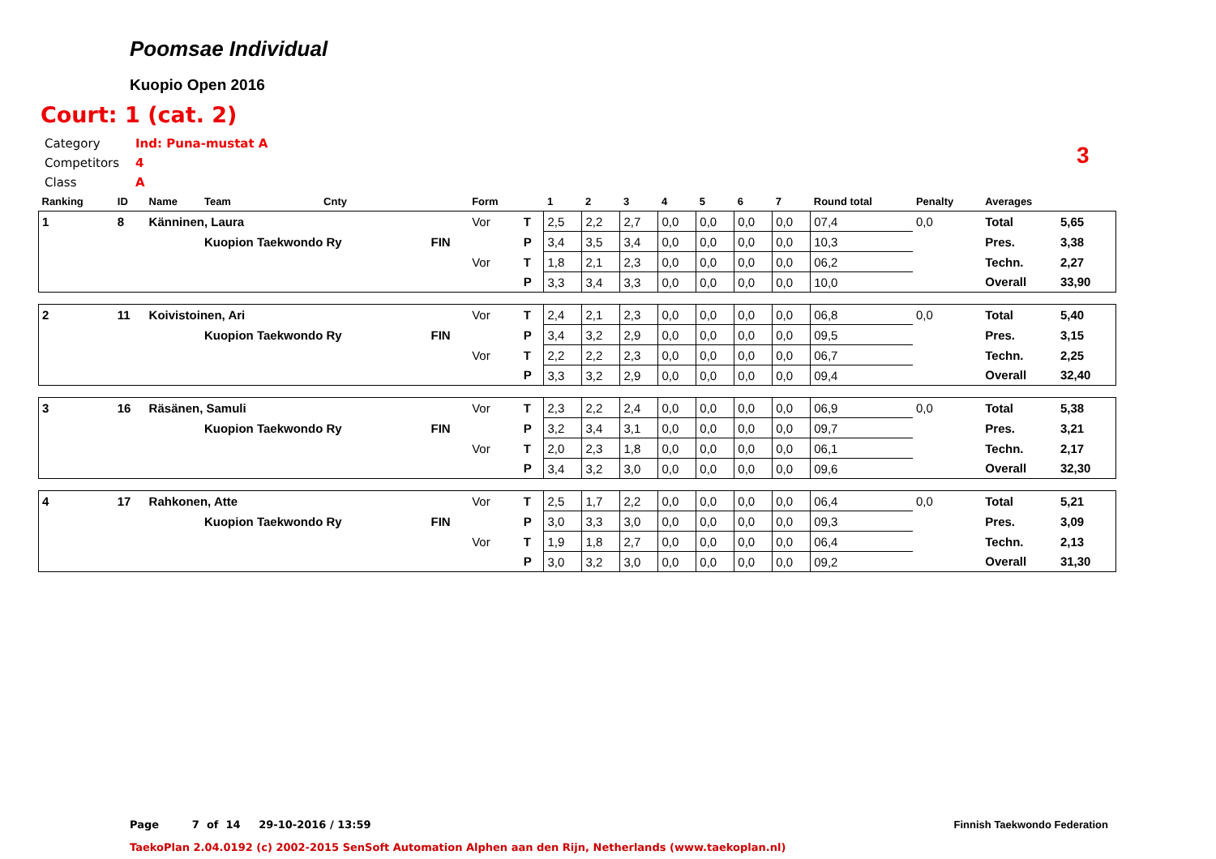Poomsae Individual
Kuopio Open 2016
Court: 1 (cat. 2)
Category Ind: Puna-mustat A
Competitors 4
Class A
3
| Ranking | ID | Name | Team | Cnty | | Form | | 1 | 2 | 3 | 4 | 5 | 6 | 7 | Round total | Penalty | Averages | |
| --- | --- | --- | --- | --- | --- | --- | --- | --- | --- | --- | --- | --- | --- | --- | --- | --- | --- | --- |
| 1 | 8 | Känninen, Laura | | | | Vor | T | 2,5 | 2,2 | 2,7 | 0,0 | 0,0 | 0,0 | 0,0 | 07,4 | 0,0 | Total | 5,65 |
| | | | Kuopion Taekwondo Ry | | FIN | | P | 3,4 | 3,5 | 3,4 | 0,0 | 0,0 | 0,0 | 0,0 | 10,3 | | Pres. | 3,38 |
| | | | | | | Vor | T | 1,8 | 2,1 | 2,3 | 0,0 | 0,0 | 0,0 | 0,0 | 06,2 | | Techn. | 2,27 |
| | | | | | | | P | 3,3 | 3,4 | 3,3 | 0,0 | 0,0 | 0,0 | 0,0 | 10,0 | | Overall | 33,90 |
| 2 | 11 | Koivistoinen, Ari | | | | Vor | T | 2,4 | 2,1 | 2,3 | 0,0 | 0,0 | 0,0 | 0,0 | 06,8 | 0,0 | Total | 5,40 |
| | | | Kuopion Taekwondo Ry | | FIN | | P | 3,4 | 3,2 | 2,9 | 0,0 | 0,0 | 0,0 | 0,0 | 09,5 | | Pres. | 3,15 |
| | | | | | | Vor | T | 2,2 | 2,2 | 2,3 | 0,0 | 0,0 | 0,0 | 0,0 | 06,7 | | Techn. | 2,25 |
| | | | | | | | P | 3,3 | 3,2 | 2,9 | 0,0 | 0,0 | 0,0 | 0,0 | 09,4 | | Overall | 32,40 |
| 3 | 16 | Räsänen, Samuli | | | | Vor | T | 2,3 | 2,2 | 2,4 | 0,0 | 0,0 | 0,0 | 0,0 | 06,9 | 0,0 | Total | 5,38 |
| | | | Kuopion Taekwondo Ry | | FIN | | P | 3,2 | 3,4 | 3,1 | 0,0 | 0,0 | 0,0 | 0,0 | 09,7 | | Pres. | 3,21 |
| | | | | | | Vor | T | 2,0 | 2,3 | 1,8 | 0,0 | 0,0 | 0,0 | 0,0 | 06,1 | | Techn. | 2,17 |
| | | | | | | | P | 3,4 | 3,2 | 3,0 | 0,0 | 0,0 | 0,0 | 0,0 | 09,6 | | Overall | 32,30 |
| 4 | 17 | Rahkonen, Atte | | | | Vor | T | 2,5 | 1,7 | 2,2 | 0,0 | 0,0 | 0,0 | 0,0 | 06,4 | 0,0 | Total | 5,21 |
| | | | Kuopion Taekwondo Ry | | FIN | | P | 3,0 | 3,3 | 3,0 | 0,0 | 0,0 | 0,0 | 0,0 | 09,3 | | Pres. | 3,09 |
| | | | | | | Vor | T | 1,9 | 1,8 | 2,7 | 0,0 | 0,0 | 0,0 | 0,0 | 06,4 | | Techn. | 2,13 |
| | | | | | | | P | 3,0 | 3,2 | 3,0 | 0,0 | 0,0 | 0,0 | 0,0 | 09,2 | | Overall | 31,30 |
Page 7 of 14 29-10-2016 / 13:59
Finnish Taekwondo Federation
TaekoPlan 2.04.0192 (c) 2002-2015 SenSoft Automation Alphen aan den Rijn, Netherlands (www.taekoplan.nl)